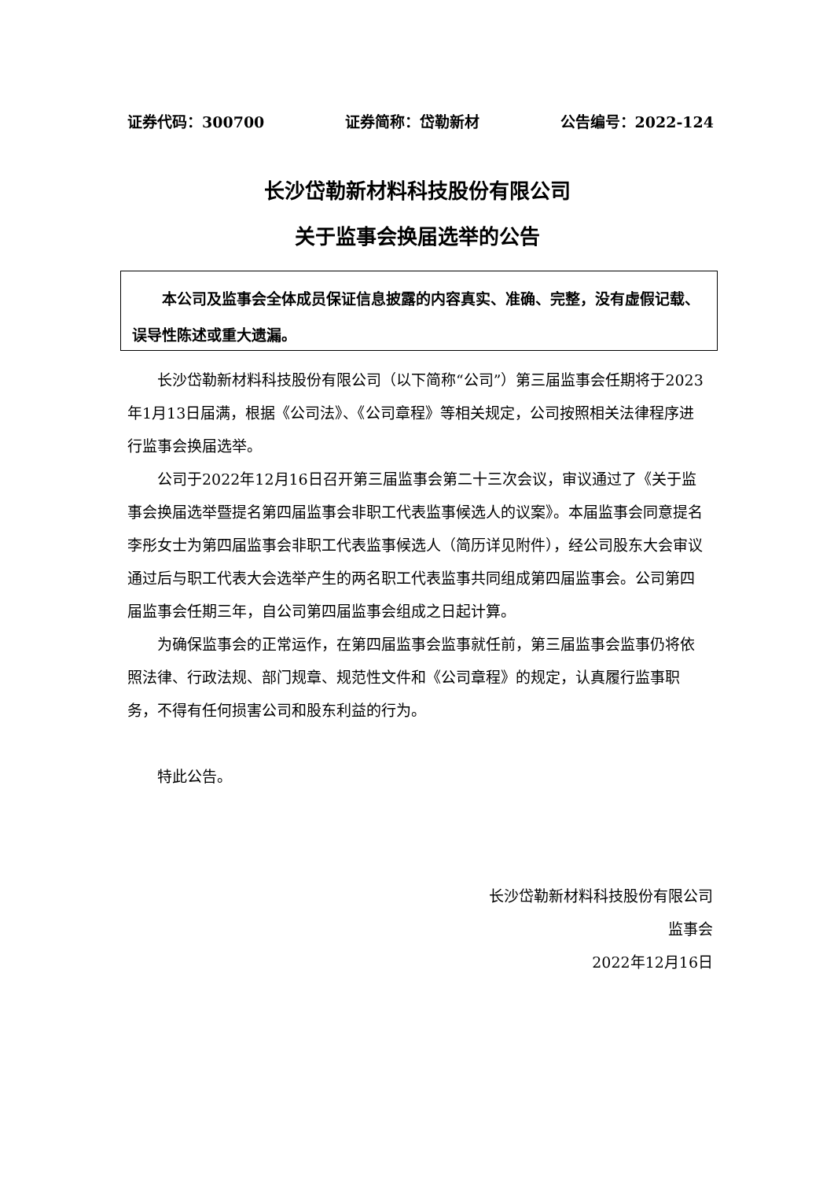证券代码：300700 证券简称：岱勒新材 公告编号：2022-124
长沙岱勒新材料科技股份有限公司
关于监事会换届选举的公告
  本公司及监事会全体成员保证信息披露的内容真实、准确、完整，没有虚假记载、误导性陈述或重大遗漏。
长沙岱勒新材料科技股份有限公司（以下简称“公司”）第三届监事会任期将于2023年1月13日届满，根据《公司法》、《公司章程》等相关规定，公司按照相关法律程序进行监事会换届选举。
公司于2022年12月16日召开第三届监事会第二十三次会议，审议通过了《关于监事会换届选举暨提名第四届监事会非职工代表监事候选人的议案》。本届监事会同意提名李彤女士为第四届监事会非职工代表监事候选人（简历详见附件），经公司股东大会审议通过后与职工代表大会选举产生的两名职工代表监事共同组成第四届监事会。公司第四届监事会任期三年，自公司第四届监事会组成之日起计算。
为确保监事会的正常运作，在第四届监事会监事就任前，第三届监事会监事仍将依照法律、行政法规、部门规章、规范性文件和《公司章程》的规定，认真履行监事职务，不得有任何损害公司和股东利益的行为。
特此公告。
长沙岱勒新材料科技股份有限公司
监事会
2022年12月16日